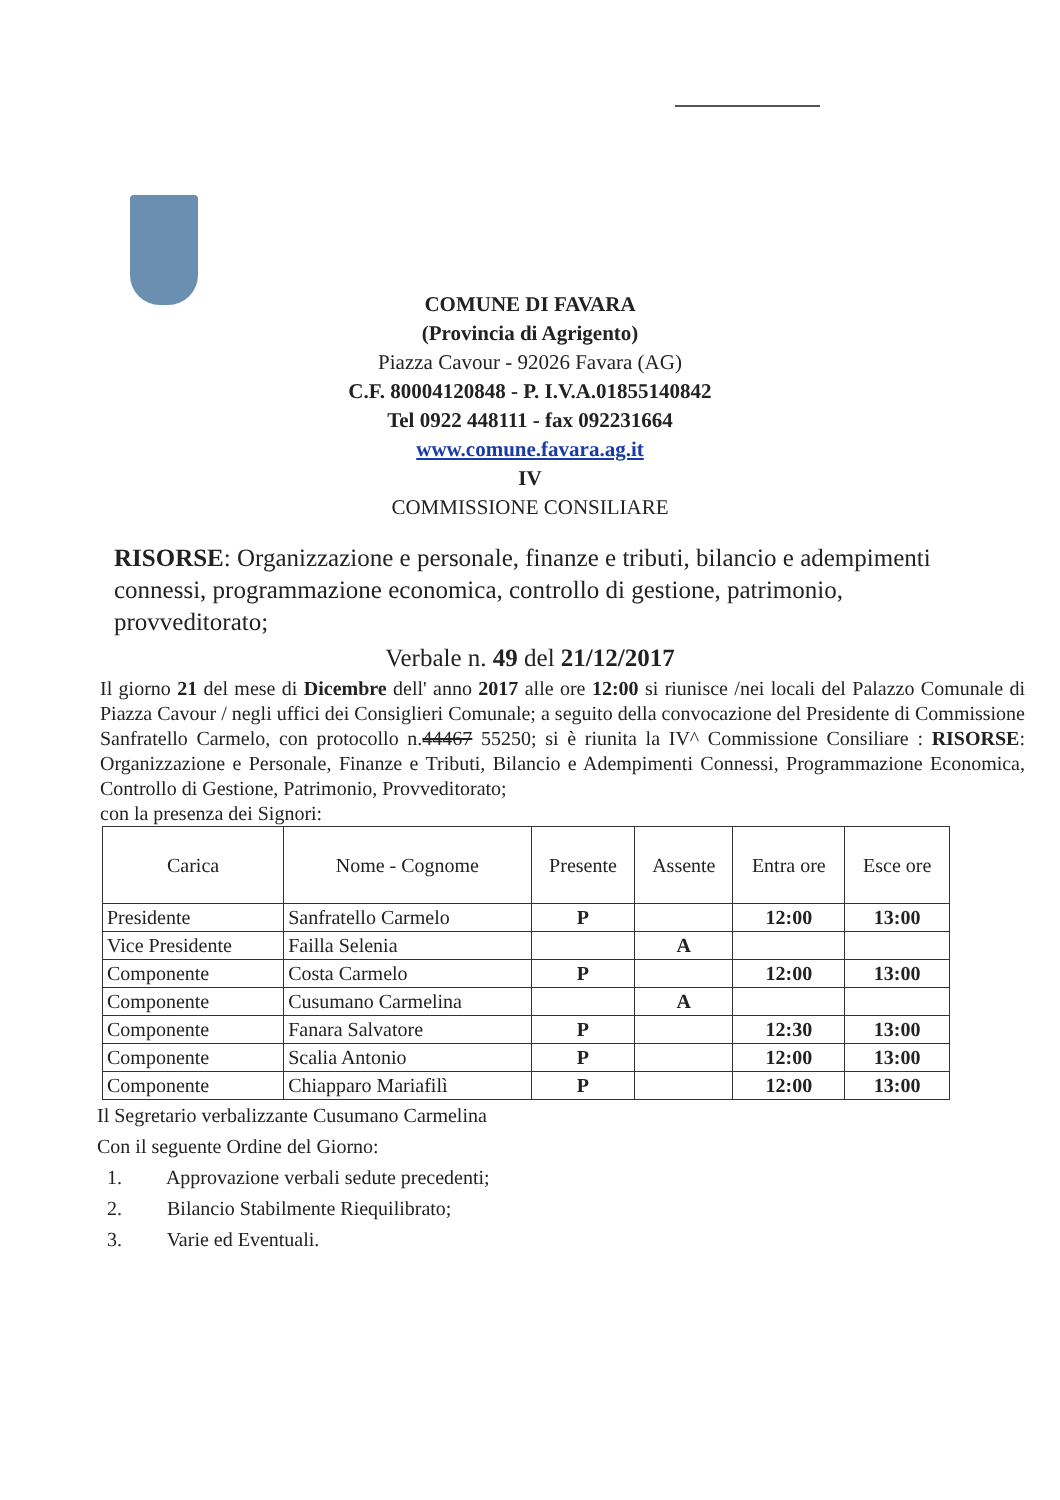COMUNE DI FAVARA
(Provincia di Agrigento)
Piazza Cavour - 92026 Favara (AG)
C.F. 80004120848 - P. I.V.A.01855140842
Tel 0922 448111 - fax 092231664
www.comune.favara.ag.it
IV
COMMISSIONE CONSILIARE
RISORSE: Organizzazione e personale, finanze e tributi, bilancio e adempimenti connessi, programmazione economica, controllo di gestione, patrimonio, provveditorato;
Verbale n. 49 del 21/12/2017
Il giorno 21 del mese di Dicembre dell' anno 2017 alle ore 12:00 si riunisce /nei locali del Palazzo Comunale di Piazza Cavour / negli uffici dei Consiglieri Comunale; a seguito della convocazione del Presidente di Commissione Sanfratello Carmelo, con protocollo n.44467 55250; si è riunita la IV^ Commissione Consiliare : RISORSE: Organizzazione e Personale, Finanze e Tributi, Bilancio e Adempimenti Connessi, Programmazione Economica, Controllo di Gestione, Patrimonio, Provveditorato;
con la presenza dei Signori:
| Carica | Nome - Cognome | Presente | Assente | Entra ore | Esce ore |
| --- | --- | --- | --- | --- | --- |
| Presidente | Sanfratello Carmelo | P | | 12:00 | 13:00 |
| Vice Presidente | Failla Selenia | | A | | |
| Componente | Costa Carmelo | P | | 12:00 | 13:00 |
| Componente | Cusumano Carmelina | | A | | |
| Componente | Fanara Salvatore | P | | 12:30 | 13:00 |
| Componente | Scalia Antonio | P | | 12:00 | 13:00 |
| Componente | Chiapparo Mariafilì | P | | 12:00 | 13:00 |
Il Segretario verbalizzante Cusumano Carmelina
Con il seguente Ordine del Giorno:
1. Approvazione verbali sedute precedenti;
2. Bilancio Stabilmente Riequilibrato;
3. Varie ed Eventuali.